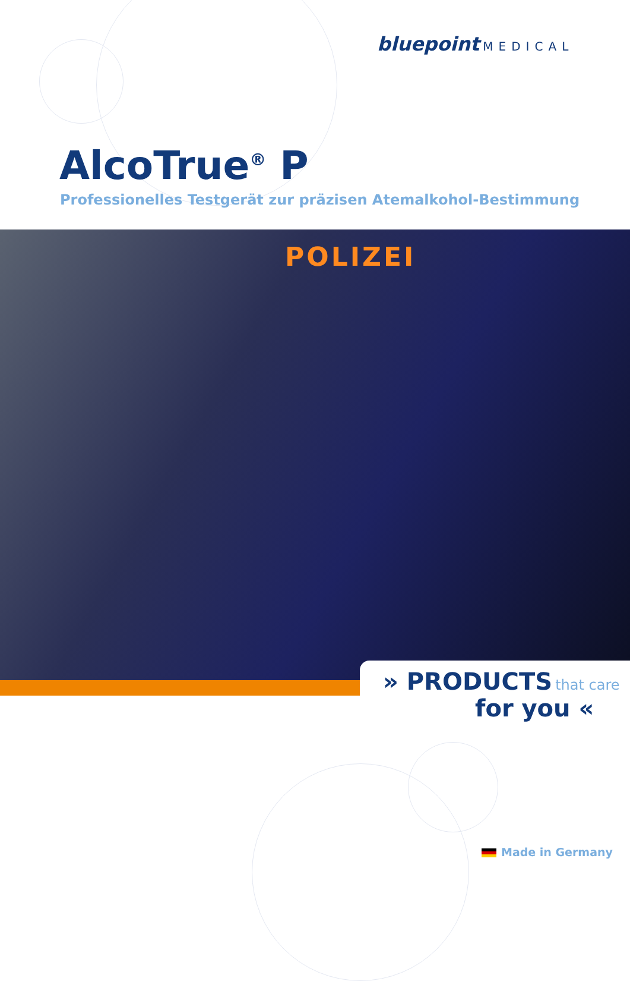bluepoint MEDICAL
AlcoTrue<sup>®</sup> P
Professionelles Testgerät zur präzisen Atemalkohol-Bestimmung
POLIZEI
» PRODUCTS that care
for you «
Made in Germany